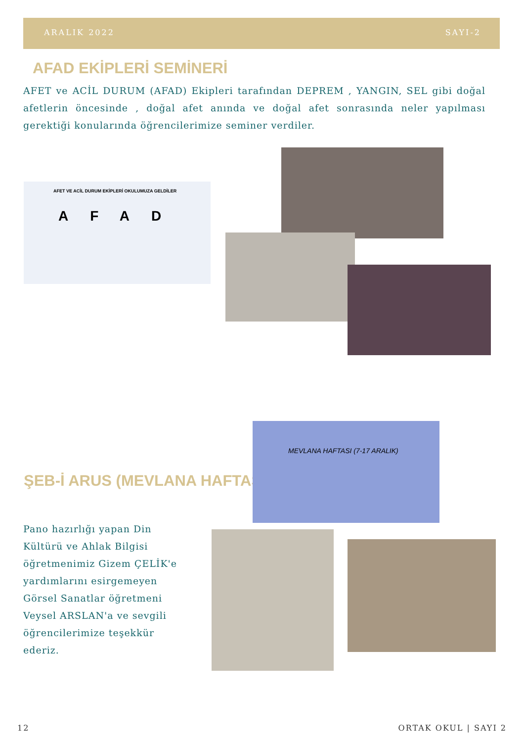ARALIK 2022 SAYI-2
AFAD EKİPLERİ SEMİNERİ
AFET ve ACİL DURUM (AFAD) Ekipleri tarafından DEPREM , YANGIN, SEL gibi doğal afetlerin öncesinde , doğal afet anında ve doğal afet sonrasında neler yapılması gerektiği konularında öğrencilerimize seminer verdiler.
AFET VE ACİL DURUM EKİPLERİ OKULUMUZA GELDİLER
AFAD
ŞEB-İ ARUS (MEVLANA HAFTASI)
Pano hazırlığı yapan Din Kültürü ve Ahlak Bilgisi öğretmenimiz Gizem ÇELİK'e yardımlarını esirgemeyen Görsel Sanatlar öğretmeni Veysel ARSLAN'a ve sevgili öğrencilerimize teşekkür ederiz.
MEVLANA HAFTASI (7-17 ARALIK)
12 ORTAK OKUL | SAYI 2